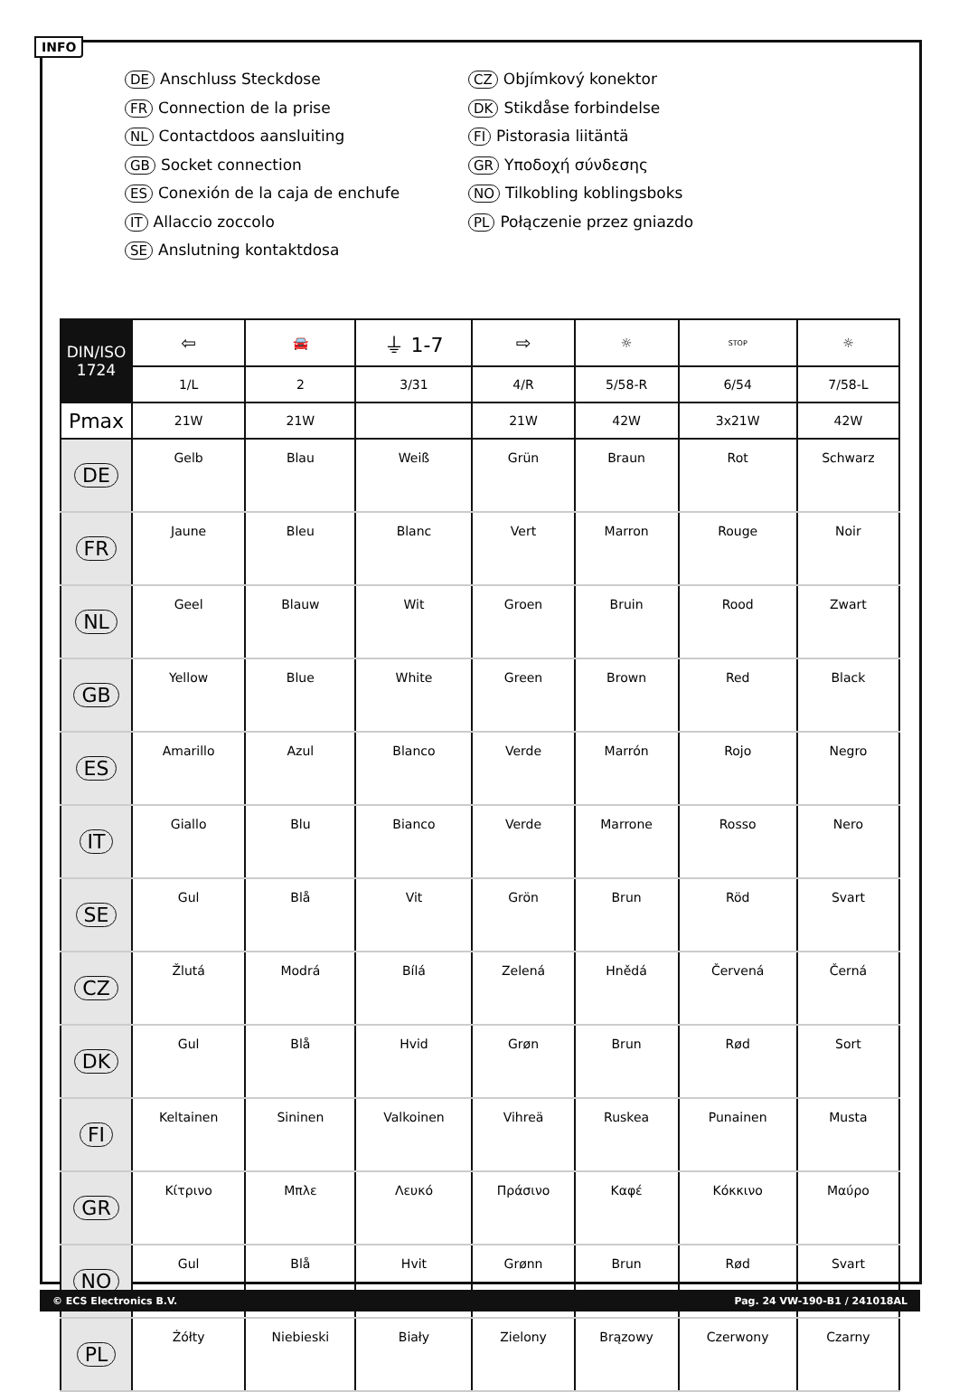INFO
DE Anschluss Steckdose
FR Connection de la prise
NL Contactdoos aansluiting
GB Socket connection
ES Conexión de la caja de enchufe
IT Allaccio zoccolo
SE Anslutning kontaktdosa
CZ Objímkový konektor
DK Stikdåse forbindelse
FI Pistorasia liitäntä
GR Υποδοχή σύνδεσης
NO Tilkobling koblingsboks
PL Połączenie przez gniazdo
| DIN/ISO 1724 | ⇦ | 🚘 | ⏚ 1-7 | ⇨ | ☼ | STOP | ☼ |
| | 1/L | 2 | 3/31 | 4/R | 5/58-R | 6/54 | 7/58-L |
| Pmax | 21W | 21W | | 21W | 42W | 3x21W | 42W |
| DE | Gelb | Blau | Weiß | Grün | Braun | Rot | Schwarz |
| FR | Jaune | Bleu | Blanc | Vert | Marron | Rouge | Noir |
| NL | Geel | Blauw | Wit | Groen | Bruin | Rood | Zwart |
| GB | Yellow | Blue | White | Green | Brown | Red | Black |
| ES | Amarillo | Azul | Blanco | Verde | Marrón | Rojo | Negro |
| IT | Giallo | Blu | Bianco | Verde | Marrone | Rosso | Nero |
| SE | Gul | Blå | Vit | Grön | Brun | Röd | Svart |
| CZ | Žlutá | Modrá | Bílá | Zelená | Hnědá | Červená | Černá |
| DK | Gul | Blå | Hvid | Grøn | Brun | Rød | Sort |
| FI | Keltainen | Sininen | Valkoinen | Vihreä | Ruskea | Punainen | Musta |
| GR | Κίτρινο | Μπλε | Λευκό | Πράσινο | Καφέ | Κόκκινο | Μαύρο |
| NO | Gul | Blå | Hvit | Grønn | Brun | Rød | Svart |
| PL | Żółty | Niebieski | Biały | Zielony | Brązowy | Czerwony | Czarny |
© ECS Electronics B.V. Pag. 24 VW-190-B1 / 241018AL